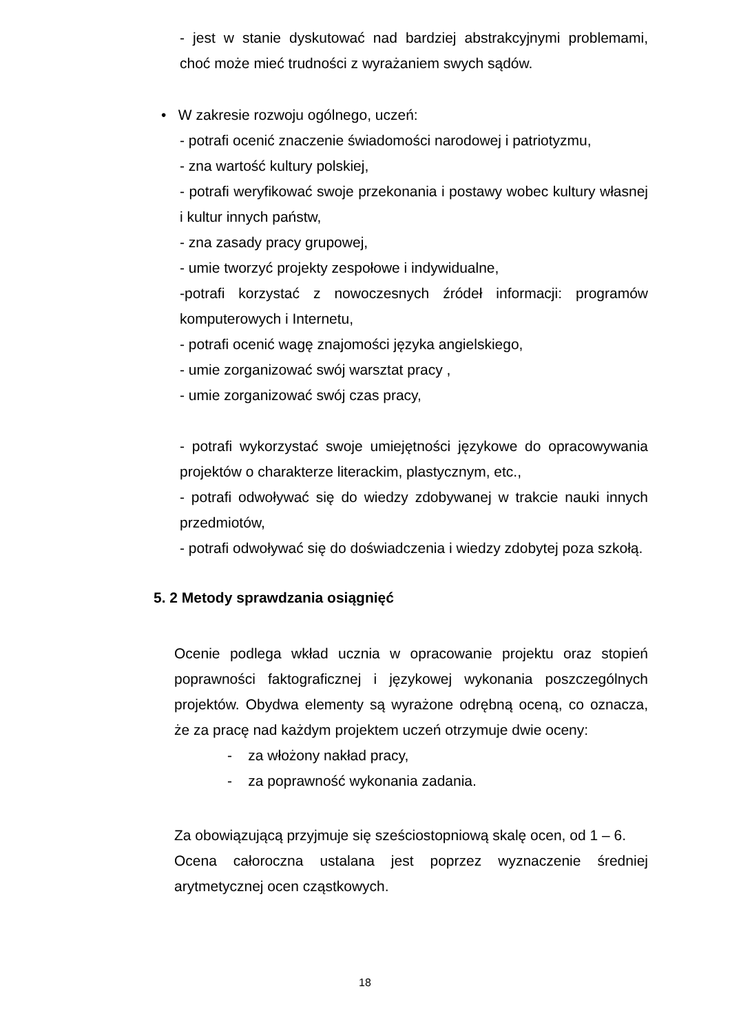- jest w stanie dyskutować nad bardziej abstrakcyjnymi problemami, choć może mieć trudności z wyrażaniem swych sądów.
• W zakresie rozwoju ogólnego, uczeń:
- potrafi ocenić znaczenie świadomości narodowej i patriotyzmu,
- zna wartość kultury polskiej,
- potrafi weryfikować swoje przekonania i postawy wobec kultury własnej i kultur innych państw,
- zna zasady pracy grupowej,
- umie tworzyć projekty zespołowe i indywidualne,
-potrafi korzystać z nowoczesnych źródeł informacji: programów komputerowych i Internetu,
- potrafi ocenić wagę znajomości języka angielskiego,
- umie zorganizować swój warsztat pracy ,
- umie zorganizować swój czas pracy,
- potrafi wykorzystać swoje umiejętności językowe do opracowywania projektów o charakterze literackim, plastycznym, etc.,
- potrafi odwoływać się do wiedzy zdobywanej w trakcie nauki innych przedmiotów,
- potrafi odwoływać się do doświadczenia i wiedzy zdobytej poza szkołą.
5. 2 Metody sprawdzania osiągnięć
Ocenie podlega wkład ucznia w opracowanie projektu oraz stopień poprawności faktograficznej i językowej wykonania poszczególnych projektów. Obydwa elementy są wyrażone odrębną oceną, co oznacza, że za pracę nad każdym projektem uczeń otrzymuje dwie oceny:
- za włożony nakład pracy,
- za poprawność wykonania zadania.
Za obowiązującą przyjmuje się sześciostopniową skalę ocen, od 1 – 6.
Ocena całoroczna ustalana jest poprzez wyznaczenie średniej arytmetycznej ocen cząstkowych.
18